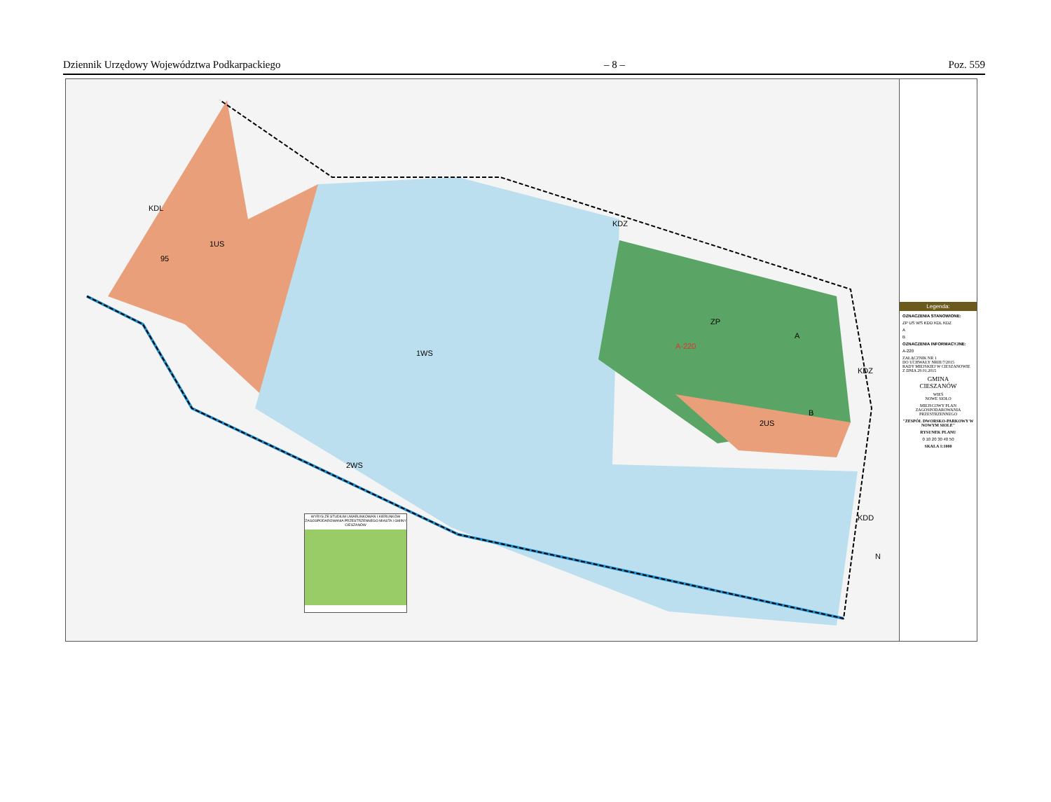Dziennik Urzędowy Województwa Podkarpackiego – 8 – Poz. 559
1US
95
KDL
1WS
2WS
KDZ
ZP
A-220
A
B
2US
KDZ
KDD
N
WYRYS ZE STUDIUM UWARUNKOWAŃ I KIERUNKÓW ZAGOSPODAROWANIA PRZESTRZENNEGO MIASTA I GMINY CIESZANÓW
Legenda:
OZNACZENIA STANOWIONE:
ZP US WS KDD KDL KDZ
A
B
OZNACZENIA INFORMACYJNE:
A-220
ZAŁĄCZNIK NR 1
DO UCHWAŁY NRIII/7/2015
RADY MIEJSKIEJ W CIESZANOWIE
Z DNIA 29.01.2015
GMINA
CIESZANÓW
WIEŚ
NOWE SIOŁO
MIEJSCOWY PLAN ZAGOSPODAROWANIA PRZESTRZENNEGO
"ZESPÓŁ DWORSKO-PARKOWY W NOWYM SIOLE"
RYSUNEK PLANU
0 10 20 30 40 50
SKALA 1:1000